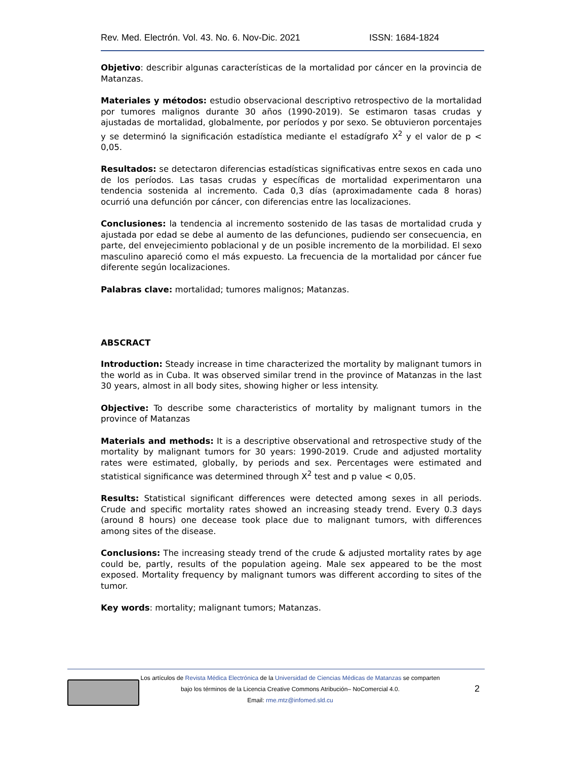Rev. Med. Electrón. Vol. 43. No. 6. Nov-Dic. 2021 ISSN: 1684-1824
Objetivo: describir algunas características de la mortalidad por cáncer en la provincia de Matanzas.
Materiales y métodos: estudio observacional descriptivo retrospectivo de la mortalidad por tumores malignos durante 30 años (1990-2019). Se estimaron tasas crudas y ajustadas de mortalidad, globalmente, por períodos y por sexo. Se obtuvieron porcentajes y se determinó la significación estadística mediante el estadígrafo X<sup>2</sup> y el valor de p < 0,05.
Resultados: se detectaron diferencias estadísticas significativas entre sexos en cada uno de los períodos. Las tasas crudas y específicas de mortalidad experimentaron una tendencia sostenida al incremento. Cada 0,3 días (aproximadamente cada 8 horas) ocurrió una defunción por cáncer, con diferencias entre las localizaciones.
Conclusiones: la tendencia al incremento sostenido de las tasas de mortalidad cruda y ajustada por edad se debe al aumento de las defunciones, pudiendo ser consecuencia, en parte, del envejecimiento poblacional y de un posible incremento de la morbilidad. El sexo masculino apareció como el más expuesto. La frecuencia de la mortalidad por cáncer fue diferente según localizaciones.
Palabras clave: mortalidad; tumores malignos; Matanzas.
ABSCRACT
Introduction: Steady increase in time characterized the mortality by malignant tumors in the world as in Cuba. It was observed similar trend in the province of Matanzas in the last 30 years, almost in all body sites, showing higher or less intensity.
Objective: To describe some characteristics of mortality by malignant tumors in the province of Matanzas
Materials and methods: It is a descriptive observational and retrospective study of the mortality by malignant tumors for 30 years: 1990-2019. Crude and adjusted mortality rates were estimated, globally, by periods and sex. Percentages were estimated and statistical significance was determined through X<sup>2</sup> test and p value < 0,05.
Results: Statistical significant differences were detected among sexes in all periods. Crude and specific mortality rates showed an increasing steady trend. Every 0.3 days (around 8 hours) one decease took place due to malignant tumors, with differences among sites of the disease.
Conclusions: The increasing steady trend of the crude & adjusted mortality rates by age could be, partly, results of the population ageing. Male sex appeared to be the most exposed. Mortality frequency by malignant tumors was different according to sites of the tumor.
Key words: mortality; malignant tumors; Matanzas.
Los artículos de Revista Médica Electrónica de la Universidad de Ciencias Médicas de Matanzas se comparten
bajo los términos de la Licencia Creative Commons Atribución– NoComercial 4.0.
Email: rme.mtz@infomed.sld.cu
2